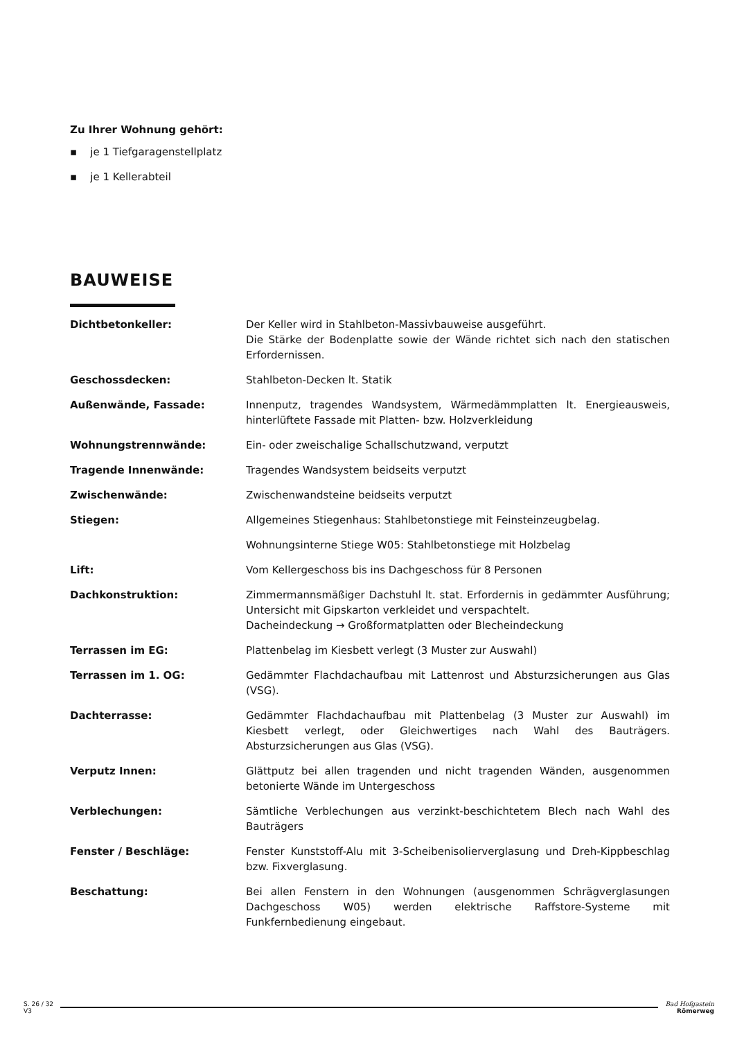Zu Ihrer Wohnung gehört:
▪ je 1 Tiefgaragenstellplatz
▪ je 1 Kellerabteil
BAUWEISE
| Dichtbetonkeller: | Der Keller wird in Stahlbeton-Massivbauweise ausgeführt. Die Stärke der Bodenplatte sowie der Wände richtet sich nach den statischen Erfordernissen. |
| Geschossdecken: | Stahlbeton-Decken lt. Statik |
| Außenwände, Fassade: | Innenputz, tragendes Wandsystem, Wärmedämmplatten lt. Energieausweis, hinterlüftete Fassade mit Platten- bzw. Holzverkleidung |
| Wohnungstrennwände: | Ein- oder zweischalige Schallschutzwand, verputzt |
| Tragende Innenwände: | Tragendes Wandsystem beidseits verputzt |
| Zwischenwände: | Zwischenwandsteine beidseits verputzt |
| Stiegen: | Allgemeines Stiegenhaus: Stahlbetonstiege mit Feinsteinzeugbelag. |
| | Wohnungsinterne Stiege W05: Stahlbetonstiege mit Holzbelag |
| Lift: | Vom Kellergeschoss bis ins Dachgeschoss für 8 Personen |
| Dachkonstruktion: | Zimmermannsmäßiger Dachstuhl lt. stat. Erfordernis in gedämmter Ausführung; Untersicht mit Gipskarton verkleidet und verspachtelt. Dacheindeckung → Großformatplatten oder Blecheindeckung |
| Terrassen im EG: | Plattenbelag im Kiesbett verlegt (3 Muster zur Auswahl) |
| Terrassen im 1. OG: | Gedämmter Flachdachaufbau mit Lattenrost und Absturzsicherungen aus Glas (VSG). |
| Dachterrasse: | Gedämmter Flachdachaufbau mit Plattenbelag (3 Muster zur Auswahl) im Kiesbett verlegt, oder Gleichwertiges nach Wahl des Bauträgers. Absturzsicherungen aus Glas (VSG). |
| Verputz Innen: | Glättputz bei allen tragenden und nicht tragenden Wänden, ausgenommen betonierte Wände im Untergeschoss |
| Verblechungen: | Sämtliche Verblechungen aus verzinkt-beschichtetem Blech nach Wahl des Bauträgers |
| Fenster / Beschläge: | Fenster Kunststoff-Alu mit 3-Scheibenisolierverglasung und Dreh-Kippbeschlag bzw. Fixverglasung. |
| Beschattung: | Bei allen Fenstern in den Wohnungen (ausgenommen Schrägverglasungen Dachgeschoss W05) werden elektrische Raffstore-Systeme mit Funkfernbedienung eingebaut. |
S. 26 / 32
V3
Bad Hofgastein
Römerweg